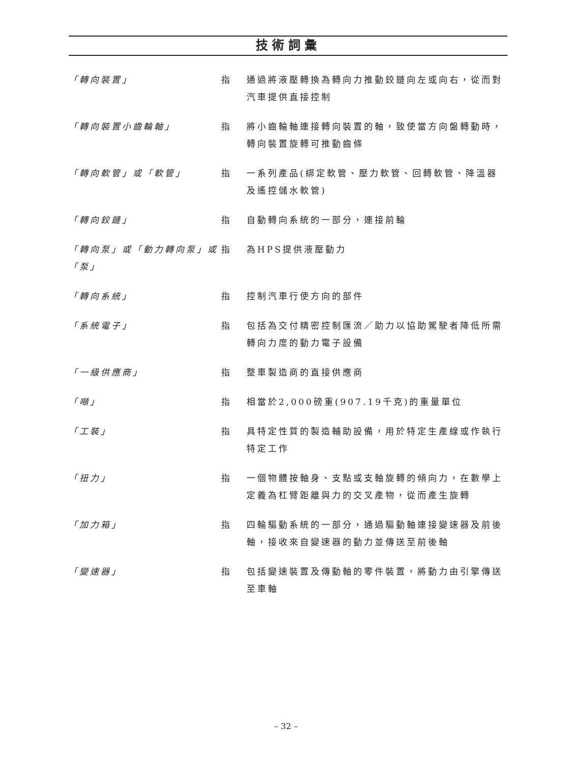技術詞彙
「轉向裝置」 指 通過將液壓轉換為轉向力推動鉸鏈向左或向右，從而對汽車提供直接控制
「轉向裝置小齒輪軸」 指 將小齒輪軸連接轉向裝置的軸，致使當方向盤轉動時，轉向裝置旋轉可推動齒條
「轉向軟管」或「軟管」 指 一系列產品(綁定軟管、壓力軟管、回轉軟管、降溫器及遙控儲水軟管)
「轉向鉸鏈」 指 自動轉向系統的一部分，連接前輪
「轉向泵」或「動力轉向泵」或「泵」
指 為HPS提供液壓動力
「轉向系統」 指 控制汽車行使方向的部件
「系統電子」 指 包括為交付精密控制匯流／助力以協助駕駛者降低所需轉向力度的動力電子設備
「一級供應商」 指 整車製造商的直接供應商
「噸」 指 相當於2,000磅重(907.19千克)的重量單位
「工裝」 指 具特定性質的製造輔助設備，用於特定生產線或作執行特定工作
「扭力」 指 一個物體按軸身、支點或支軸旋轉的傾向力，在數學上定義為杠臂距離與力的交叉產物，從而產生旋轉
「加力箱」 指 四輪驅動系統的一部分，通過驅動軸連接變速器及前後軸，接收來自變速器的動力並傳送至前後軸
「變速器」 指 包括變速裝置及傳動軸的零件裝置，將動力由引擎傳送至車軸
– 32 –